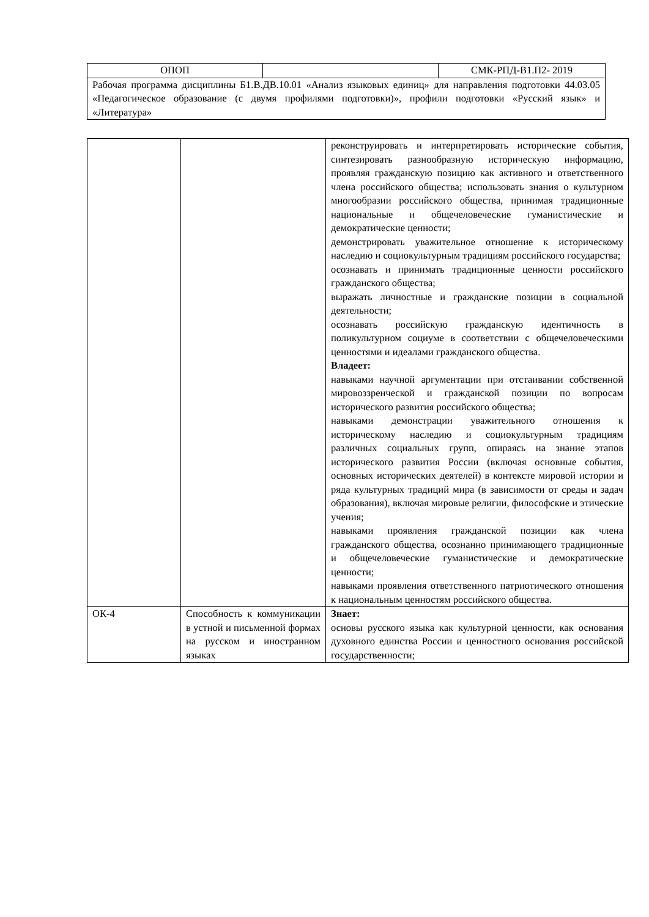| ОПОП | | СМК-РПД-В1.П2- 2019 |
| Рабочая программа дисциплины Б1.В.ДВ.10.01 «Анализ языковых единиц» для направления подготовки 44.03.05 «Педагогическое образование (с двумя профилями подготовки)», профили подготовки «Русский язык» и «Литература» | | |
| | | реконструировать и интерпретировать исторические события, синтезировать разнообразную историческую информацию, проявляя гражданскую позицию как активного и ответственного члена российского общества; использовать знания о культурном многообразии российского общества, принимая традиционные национальные и общечеловеческие гуманистические и демократические ценности; демонстрировать уважительное отношение к историческому наследию и социокультурным традициям российского государства; осознавать и принимать традиционные ценности российского гражданского общества; выражать личностные и гражданские позиции в социальной деятельности; осознавать российскую гражданскую идентичность в поликультурном социуме в соответствии с общечеловеческими ценностями и идеалами гражданского общества. Владеет: навыками научной аргументации при отстаивании собственной мировоззренческой и гражданской позиции по вопросам исторического развития российского общества; навыками демонстрации уважительного отношения к историческому наследию и социокультурным традициям различных социальных групп, опираясь на знание этапов исторического развития России (включая основные события, основных исторических деятелей) в контексте мировой истории и ряда культурных традиций мира (в зависимости от среды и задач образования), включая мировые религии, философские и этические учения; навыками проявления гражданской позиции как члена гражданского общества, осознанно принимающего традиционные и общечеловеческие гуманистические и демократические ценности; навыками проявления ответственного патриотического отношения к национальным ценностям российского общества. |
| ОК-4 | Способность к коммуникации в устной и письменной формах на русском и иностранном языках | Знает: основы русского языка как культурной ценности, как основания духовного единства России и ценностного основания российской государственности; |